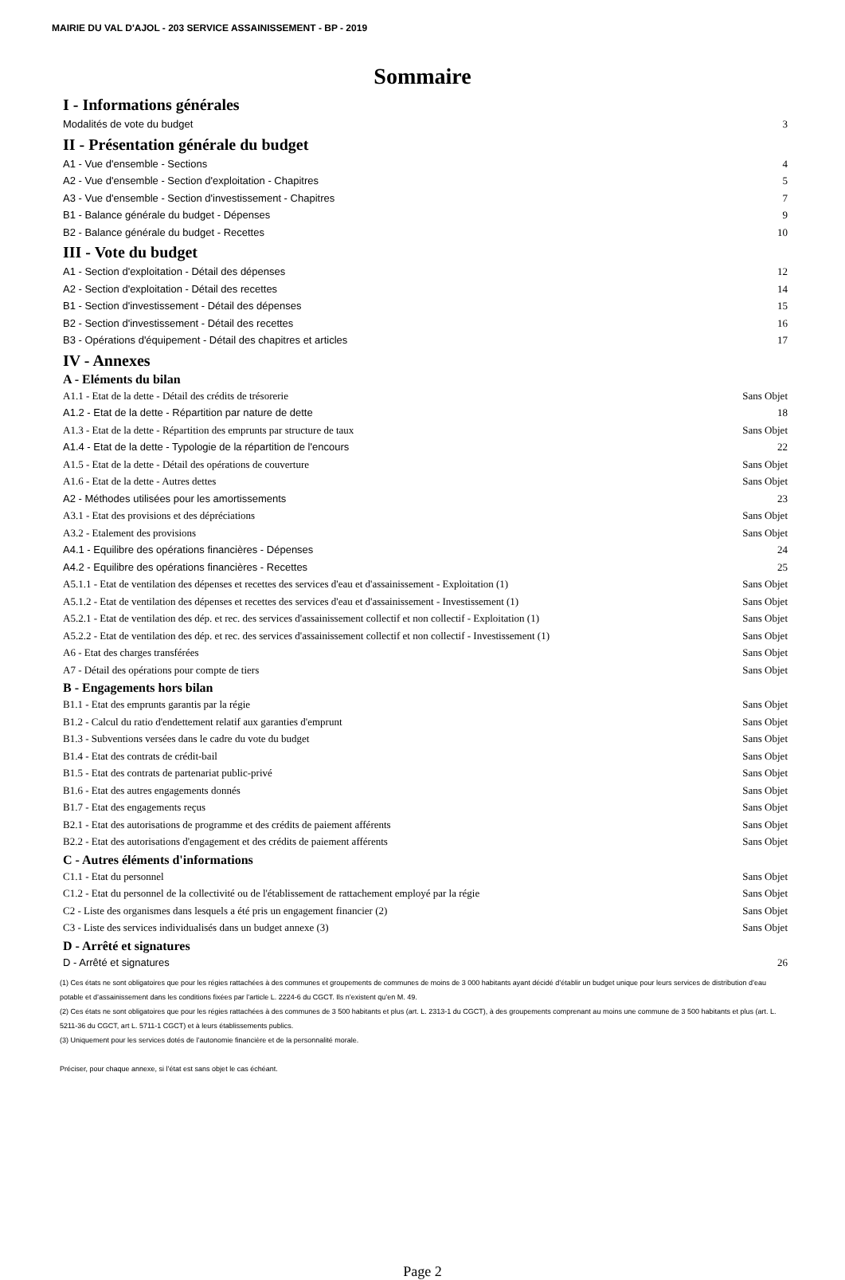MAIRIE DU VAL D'AJOL - 203 SERVICE ASSAINISSEMENT - BP - 2019
Sommaire
I - Informations générales
Modalités de vote du budget 3
II - Présentation générale du budget
A1 - Vue d'ensemble - Sections 4
A2 - Vue d'ensemble - Section d'exploitation - Chapitres 5
A3 - Vue d'ensemble - Section d'investissement - Chapitres 7
B1 - Balance générale du budget - Dépenses 9
B2 - Balance générale du budget - Recettes 10
III - Vote du budget
A1 - Section d'exploitation - Détail des dépenses 12
A2 - Section d'exploitation - Détail des recettes 14
B1 - Section d'investissement - Détail des dépenses 15
B2 - Section d'investissement - Détail des recettes 16
B3 - Opérations d'équipement - Détail des chapitres et articles 17
IV - Annexes
A - Eléments du bilan
A1.1 - Etat de la dette - Détail des crédits de trésorerie Sans Objet
A1.2 - Etat de la dette - Répartition par nature de dette 18
A1.3 - Etat de la dette - Répartition des emprunts par structure de taux Sans Objet
A1.4 - Etat de la dette - Typologie de la répartition de l'encours 22
A1.5 - Etat de la dette - Détail des opérations de couverture Sans Objet
A1.6 - Etat de la dette - Autres dettes Sans Objet
A2 - Méthodes utilisées pour les amortissements 23
A3.1 - Etat des provisions et des dépréciations Sans Objet
A3.2 - Etalement des provisions Sans Objet
A4.1 - Equilibre des opérations financières - Dépenses 24
A4.2 - Equilibre des opérations financières - Recettes 25
A5.1.1 - Etat de ventilation des dépenses et recettes des services d'eau et d'assainissement - Exploitation (1) Sans Objet
A5.1.2 - Etat de ventilation des dépenses et recettes des services d'eau et d'assainissement - Investissement (1) Sans Objet
A5.2.1 - Etat de ventilation des dép. et rec. des services d'assainissement collectif et non collectif - Exploitation (1) Sans Objet
A5.2.2 - Etat de ventilation des dép. et rec. des services d'assainissement collectif et non collectif - Investissement (1) Sans Objet
A6 - Etat des charges transférées Sans Objet
A7 - Détail des opérations pour compte de tiers Sans Objet
B - Engagements hors bilan
B1.1 - Etat des emprunts garantis par la régie Sans Objet
B1.2 - Calcul du ratio d'endettement relatif aux garanties d'emprunt Sans Objet
B1.3 - Subventions versées dans le cadre du vote du budget Sans Objet
B1.4 - Etat des contrats de crédit-bail Sans Objet
B1.5 - Etat des contrats de partenariat public-privé Sans Objet
B1.6 - Etat des autres engagements donnés Sans Objet
B1.7 - Etat des engagements reçus Sans Objet
B2.1 - Etat des autorisations de programme et des crédits de paiement afférents Sans Objet
B2.2 - Etat des autorisations d'engagement et des crédits de paiement afférents Sans Objet
C - Autres éléments d'informations
C1.1 - Etat du personnel Sans Objet
C1.2 - Etat du personnel de la collectivité ou de l'établissement de rattachement employé par la régie Sans Objet
C2 - Liste des organismes dans lesquels a été pris un engagement financier (2) Sans Objet
C3 - Liste des services individualisés dans un budget annexe (3) Sans Objet
D - Arrêté et signatures
D - Arrêté et signatures 26
(1) Ces états ne sont obligatoires que pour les régies rattachées à des communes et groupements de communes de moins de 3 000 habitants ayant décidé d’établir un budget unique pour leurs services de distribution d’eau potable et d’assainissement dans les conditions fixées par l’article L. 2224-6 du CGCT. Ils n’existent qu’en M. 49.
(2) Ces états ne sont obligatoires que pour les régies rattachées à des communes de 3 500 habitants et plus (art. L. 2313-1 du CGCT), à des groupements comprenant au moins une commune de 3 500 habitants et plus (art. L. 5211-36 du CGCT, art L. 5711-1 CGCT) et à leurs établissements publics.
(3) Uniquement pour les services dotés de l’autonomie financière et de la personnalité morale.
Préciser, pour chaque annexe, si l’état est sans objet le cas échéant.
Page 2